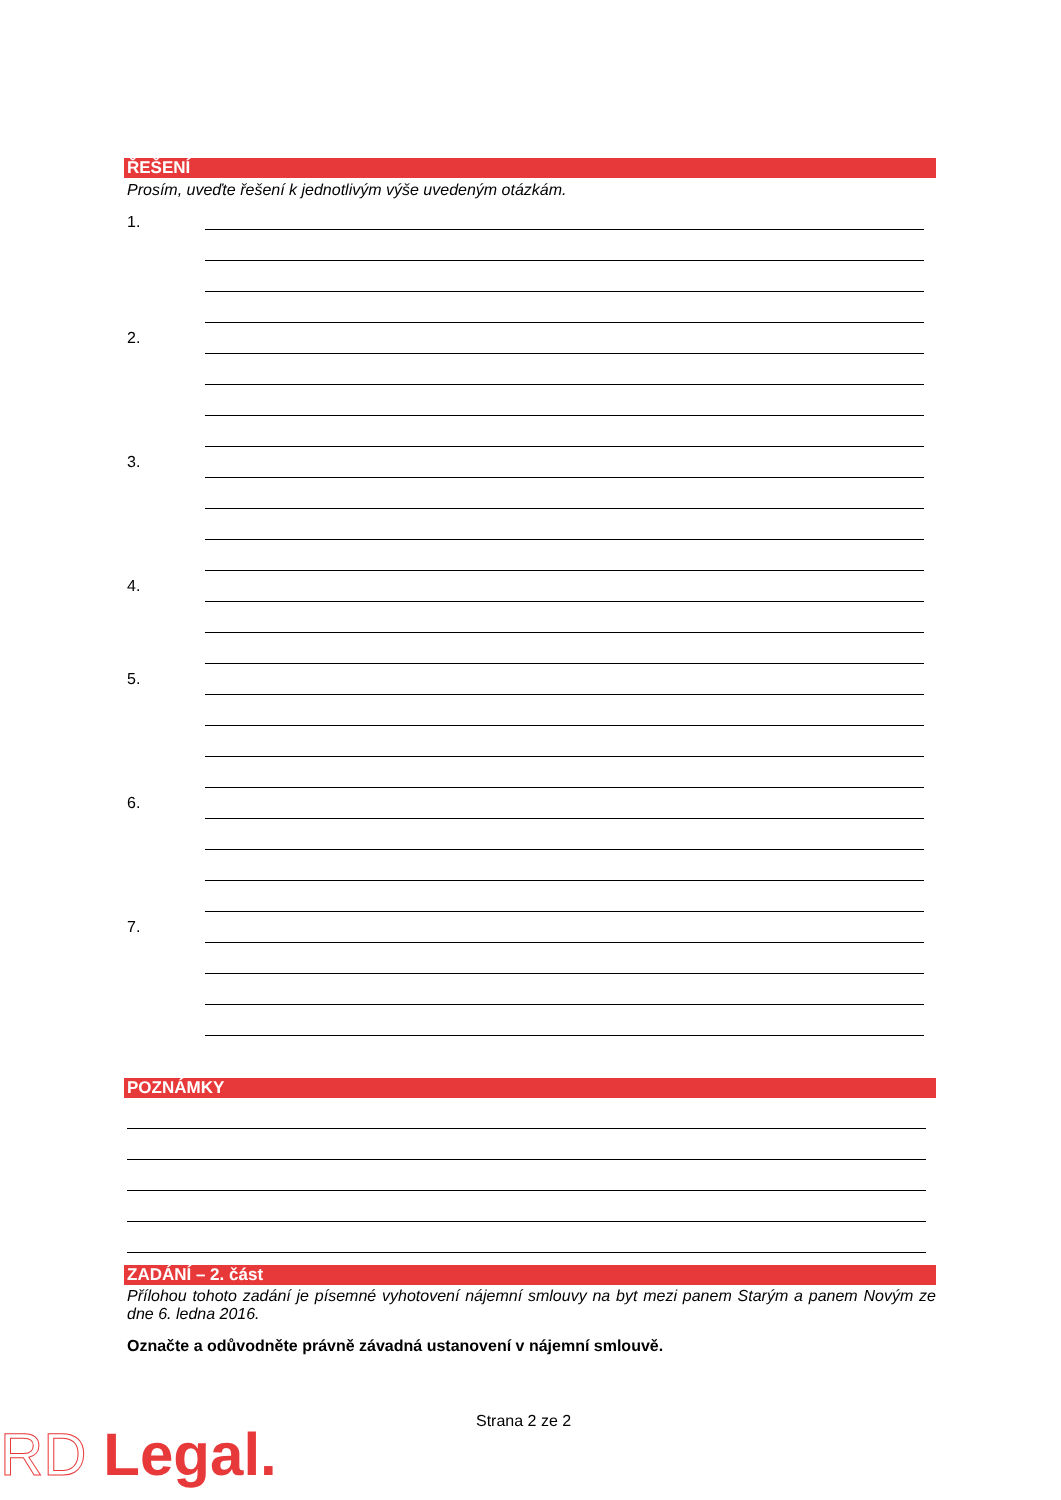ŘEŠENÍ
Prosím, uveďte řešení k jednotlivým výše uvedeným otázkám.
1.
2.
3.
4.
5.
6.
7.
POZNÁMKY
ZADÁNÍ – 2. část
Přílohou tohoto zadání je písemné vyhotovení nájemní smlouvy na byt mezi panem Starým a panem Novým ze dne 6. ledna 2016.
Označte a odůvodněte právně závadná ustanovení v nájemní smlouvě.
Strana 2 ze 2
RD Legal.